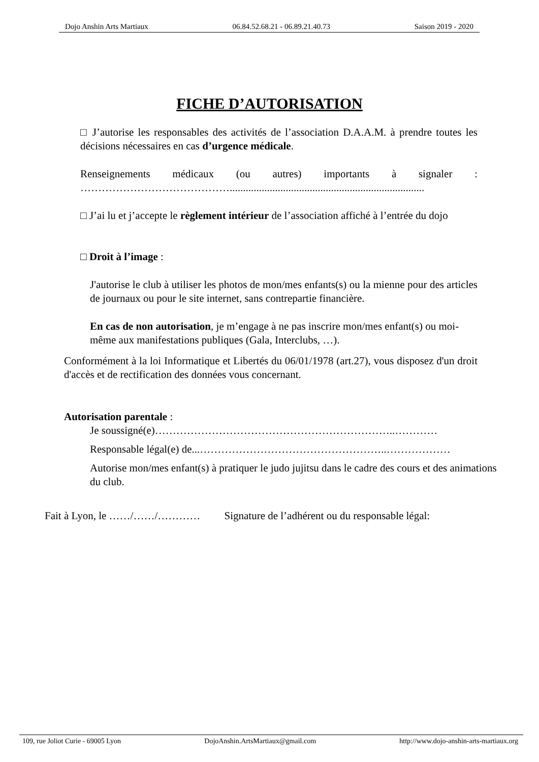Dojo Anshin Arts Martiaux 06.84.52.68.21 - 06.89.21.40.73 Saison 2019 - 2020
FICHE D’AUTORISATION
□ J’autorise les responsables des activités de l’association D.A.A.M. à prendre toutes les décisions nécessaires en cas d’urgence médicale.
Renseignements médicaux (ou autres) importants à signaler : …………………………………….........................................................................
□ J’ai lu et j’accepte le règlement intérieur de l’association affiché à l’entrée du dojo
□ Droit à l’image :
J'autorise le club à utiliser les photos de mon/mes enfants(s) ou la mienne pour des articles de journaux ou pour le site internet, sans contrepartie financière.
En cas de non autorisation, je m’engage à ne pas inscrire mon/mes enfant(s) ou moi-même aux manifestations publiques (Gala, Interclubs, …).
Conformément à la loi Informatique et Libertés du 06/01/1978 (art.27), vous disposez d'un droit d'accès et de rectification des données vous concernant.
Autorisation parentale :
Je soussigné(e)…………………………………………………………..…………
Responsable légal(e) de...……………………………………………..………………
Autorise mon/mes enfant(s) à pratiquer le judo jujitsu dans le cadre des cours et des animations du club.
Fait à Lyon, le ……/……/………… Signature de l’adhérent ou du responsable légal:
109, rue Joliot Curie - 69005 Lyon DojoAnshin.ArtsMartiaux@gmail.com http://www.dojo-anshin-arts-martiaux.org